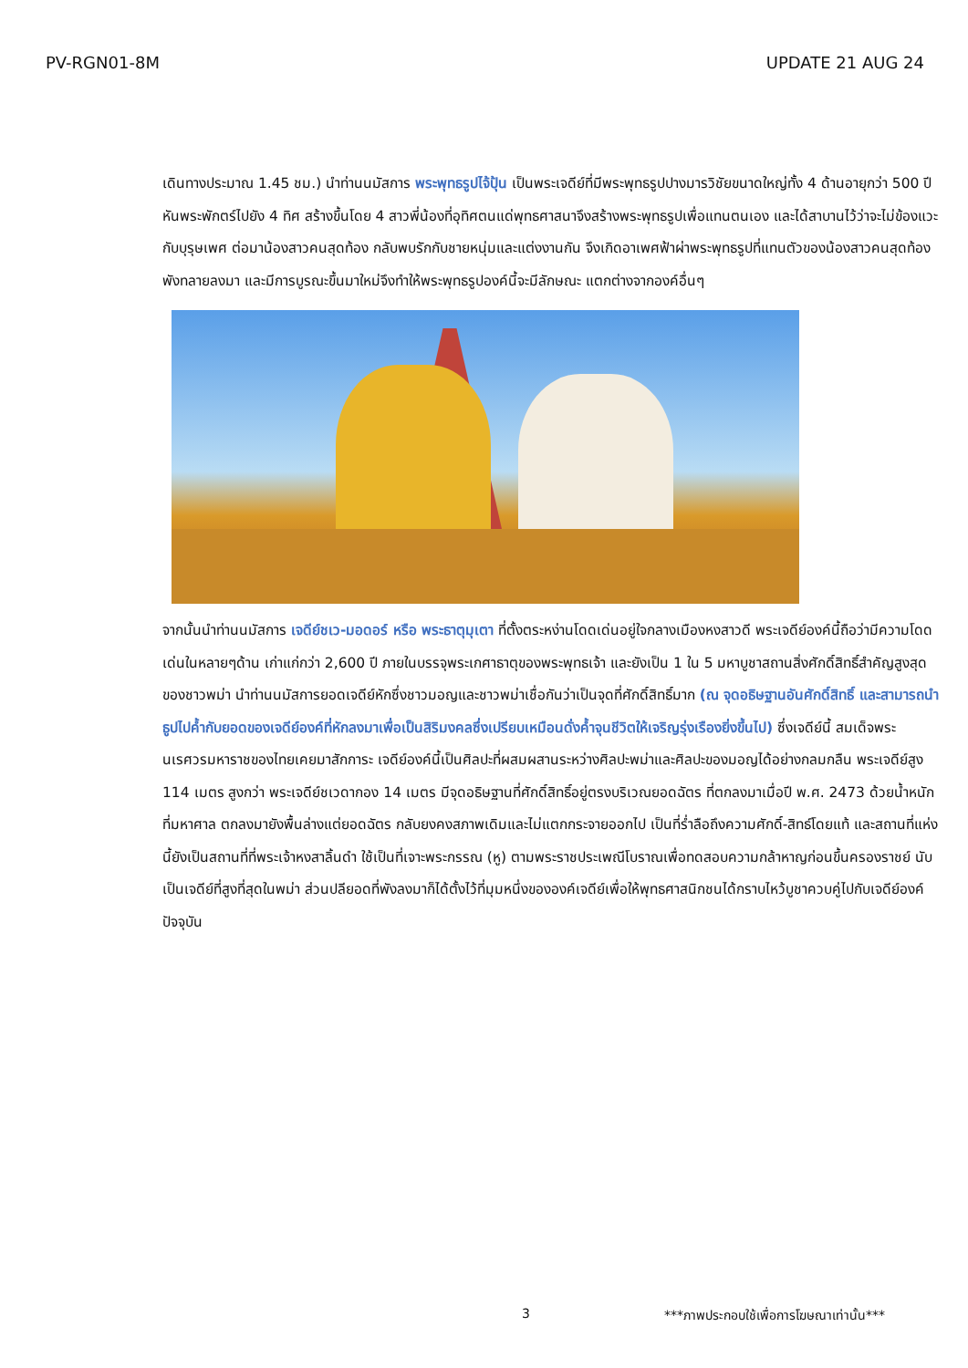PV-RGN01-8M UPDATE 21 AUG 24
เดินทางประมาณ 1.45 ชม.) นำท่านนมัสการ พระพุทธรูปไจ้ปุ้น เป็นพระเจดีย์ที่มีพระพุทธรูปปางมารวิชัยขนาดใหญ่ทั้ง 4 ด้านอายุกว่า 500 ปี หันพระพักตร์ไปยัง 4 ทิศ สร้างขึ้นโดย 4 สาวพี่น้องที่อุทิศตนแด่พุทธศาสนาจึงสร้างพระพุทธรูปเพื่อแทนตนเอง และได้สาบานไว้ว่าจะไม่ข้องแวะกับบุรุษเพศ ต่อมาน้องสาวคนสุดท้อง กลับพบรักกับชายหนุ่มและแต่งงานกัน จึงเกิดอาเพศฟ้าผ่าพระพุทธรูปที่แทนตัวของน้องสาวคนสุดท้องพังทลายลงมา และมีการบูรณะขึ้นมาใหม่จึงทำให้พระพุทธรูปองค์นี้จะมีลักษณะ แตกต่างจากองค์อื่นๆ
จากนั้นนำท่านนมัสการ เจดีย์ชเว-มอดอร์ หรือ พระธาตุมุเตา ที่ตั้งตระหง่านโดดเด่นอยู่ใจกลางเมืองหงสาวดี พระเจดีย์องค์นี้ถือว่ามีความโดดเด่นในหลายๆด้าน เก่าแก่กว่า 2,600 ปี ภายในบรรจุพระเกศาธาตุของพระพุทธเจ้า และยังเป็น 1 ใน 5 มหาบูชาสถานสิ่งศักดิ์สิทธิ์สำคัญสูงสุดของชาวพม่า นำท่านนมัสการยอดเจดีย์หักซึ่งชาวมอญและชาวพม่าเชื่อกันว่าเป็นจุดที่ศักดิ์สิทธิ์มาก (ณ จุดอธิษฐานอันศักดิ์สิทธิ์ และสามารถนำธูปไปค้ำกับยอดของเจดีย์องค์ที่หักลงมาเพื่อเป็นสิริมงคลซึ่งเปรียบเหมือนดั่งค้ำจุนชีวิตให้เจริญรุ่งเรืองยิ่งขึ้นไป) ซึ่งเจดีย์นี้ สมเด็จพระนเรศวรมหาราชของไทยเคยมาสักการะ เจดีย์องค์นี้เป็นศิลปะที่ผสมผสานระหว่างศิลปะพม่าและศิลปะของมอญได้อย่างกลมกลืน พระเจดีย์สูง 114 เมตร สูงกว่า พระเจดีย์ชเวดากอง 14 เมตร มีจุดอธิษฐานที่ศักดิ์สิทธิ์อยู่ตรงบริเวณยอดฉัตร ที่ตกลงมาเมื่อปี พ.ศ. 2473 ด้วยน้ำหนักที่มหาศาล ตกลงมายังพื้นล่างแต่ยอดฉัตร กลับยงคงสภาพเดิมและไม่แตกกระจายออกไป เป็นที่ร่ำลือถึงความศักดิ์-สิทธ์โดยแท้ และสถานที่แห่งนี้ยังเป็นสถานที่ที่พระเจ้าหงสาลิ้นดำ ใช้เป็นที่เจาะพระกรรณ (หู) ตามพระราชประเพณีโบราณเพื่อทดสอบความกล้าหาญก่อนขึ้นครองราชย์ นับเป็นเจดีย์ที่สูงที่สุดในพม่า ส่วนปลียอดที่พังลงมาก็ได้ตั้งไว้ที่มุมหนึ่งขององค์เจดีย์เพื่อให้พุทธศาสนิกชนได้กราบไหว้บูชาควบคู่ไปกับเจดีย์องค์ปัจจุบัน
3 ***ภาพประกอบใช้เพื่อการโฆษณาเท่านั้น***